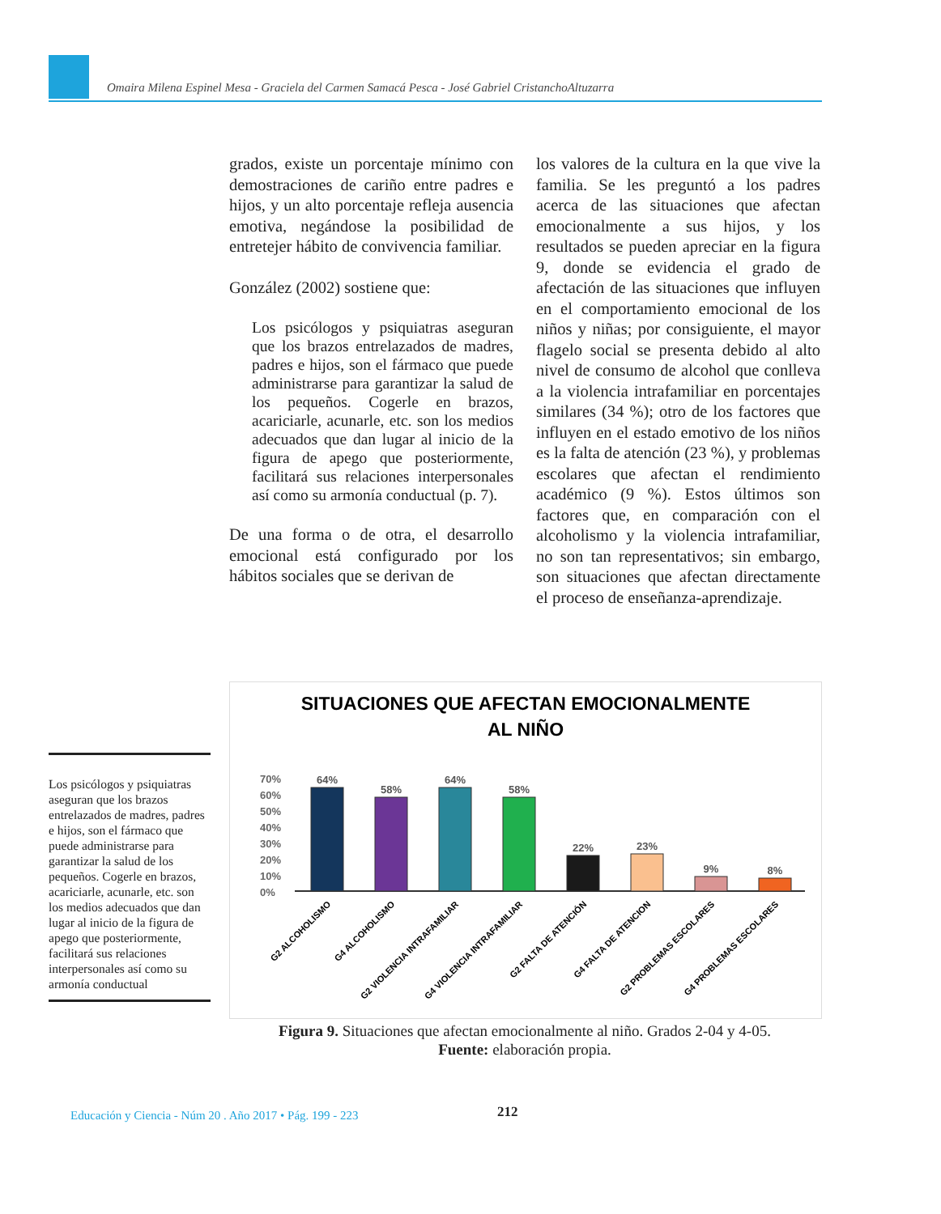Omaira Milena Espinel Mesa - Graciela del Carmen Samacá Pesca - José Gabriel CristanchoAltuzarra
grados, existe un porcentaje mínimo con demostraciones de cariño entre padres e hijos, y un alto porcentaje refleja ausencia emotiva, negándose la posibilidad de entretejer hábito de convivencia familiar.
González (2002) sostiene que:
Los psicólogos y psiquiatras aseguran que los brazos entrelazados de madres, padres e hijos, son el fármaco que puede administrarse para garantizar la salud de los pequeños. Cogerle en brazos, acariciarle, acunarle, etc. son los medios adecuados que dan lugar al inicio de la figura de apego que posteriormente, facilitará sus relaciones interpersonales así como su armonía conductual (p. 7).
De una forma o de otra, el desarrollo emocional está configurado por los hábitos sociales que se derivan de
los valores de la cultura en la que vive la familia. Se les preguntó a los padres acerca de las situaciones que afectan emocionalmente a sus hijos, y los resultados se pueden apreciar en la figura 9, donde se evidencia el grado de afectación de las situaciones que influyen en el comportamiento emocional de los niños y niñas; por consiguiente, el mayor flagelo social se presenta debido al alto nivel de consumo de alcohol que conlleva a la violencia intrafamiliar en porcentajes similares (34 %); otro de los factores que influyen en el estado emotivo de los niños es la falta de atención (23 %), y problemas escolares que afectan el rendimiento académico (9 %). Estos últimos son factores que, en comparación con el alcoholismo y la violencia intrafamiliar, no son tan representativos; sin embargo, son situaciones que afectan directamente el proceso de enseñanza-aprendizaje.
Los psicólogos y psiquiatras aseguran que los brazos entrelazados de madres, padres e hijos, son el fármaco que puede administrarse para garantizar la salud de los pequeños. Cogerle en brazos, acariciarle, acunarle, etc. son los medios adecuados que dan lugar al inicio de la figura de apego que posteriormente, facilitará sus relaciones interpersonales así como su armonía conductual
SITUACIONES QUE AFECTAN EMOCIONALMENTE
AL NIÑO
70%
60%
50%
40%
30%
20%
10%
0%
64%
58%
64%
58%
22%
23%
9%
8%
G2 ALCOHOLISMO
G4 ALCOHOLISMO
G2 VIOLENCIA INTRAFAMILIAR
G4 VIOLENCIA INTRAFAMILIAR
G2 FALTA DE ATENCIÓN
G4 FALTA DE ATENCION
G2 PROBLEMAS ESCOLARES
G4 PROBLEMAS ESCOLARES
Figura 9. Situaciones que afectan emocionalmente al niño. Grados 2-04 y 4-05.
Fuente: elaboración propia.
Educación y Ciencia - Núm 20 . Año 2017 • Pág. 199 - 223
212